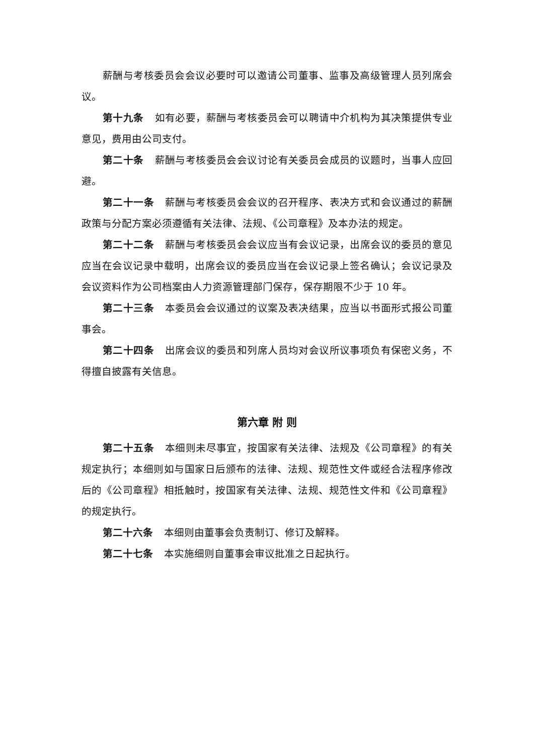薪酬与考核委员会会议必要时可以邀请公司董事、监事及高级管理人员列席会议。
第十九条 如有必要，薪酬与考核委员会可以聘请中介机构为其决策提供专业意见，费用由公司支付。
第二十条 薪酬与考核委员会会议讨论有关委员会成员的议题时，当事人应回避。
第二十一条 薪酬与考核委员会会议的召开程序、表决方式和会议通过的薪酬政策与分配方案必须遵循有关法律、法规、《公司章程》及本办法的规定。
第二十二条 薪酬与考核委员会会议应当有会议记录，出席会议的委员的意见应当在会议记录中载明，出席会议的委员应当在会议记录上签名确认；会议记录及会议资料作为公司档案由人力资源管理部门保存，保存期限不少于 10 年。
第二十三条 本委员会会议通过的议案及表决结果，应当以书面形式报公司董事会。
第二十四条 出席会议的委员和列席人员均对会议所议事项负有保密义务，不得擅自披露有关信息。
第六章 附 则
第二十五条 本细则未尽事宜，按国家有关法律、法规及《公司章程》的有关规定执行；本细则如与国家日后颁布的法律、法规、规范性文件或经合法程序修改后的《公司章程》相抵触时，按国家有关法律、法规、规范性文件和《公司章程》的规定执行。
第二十六条 本细则由董事会负责制订、修订及解释。
第二十七条 本实施细则自董事会审议批准之日起执行。